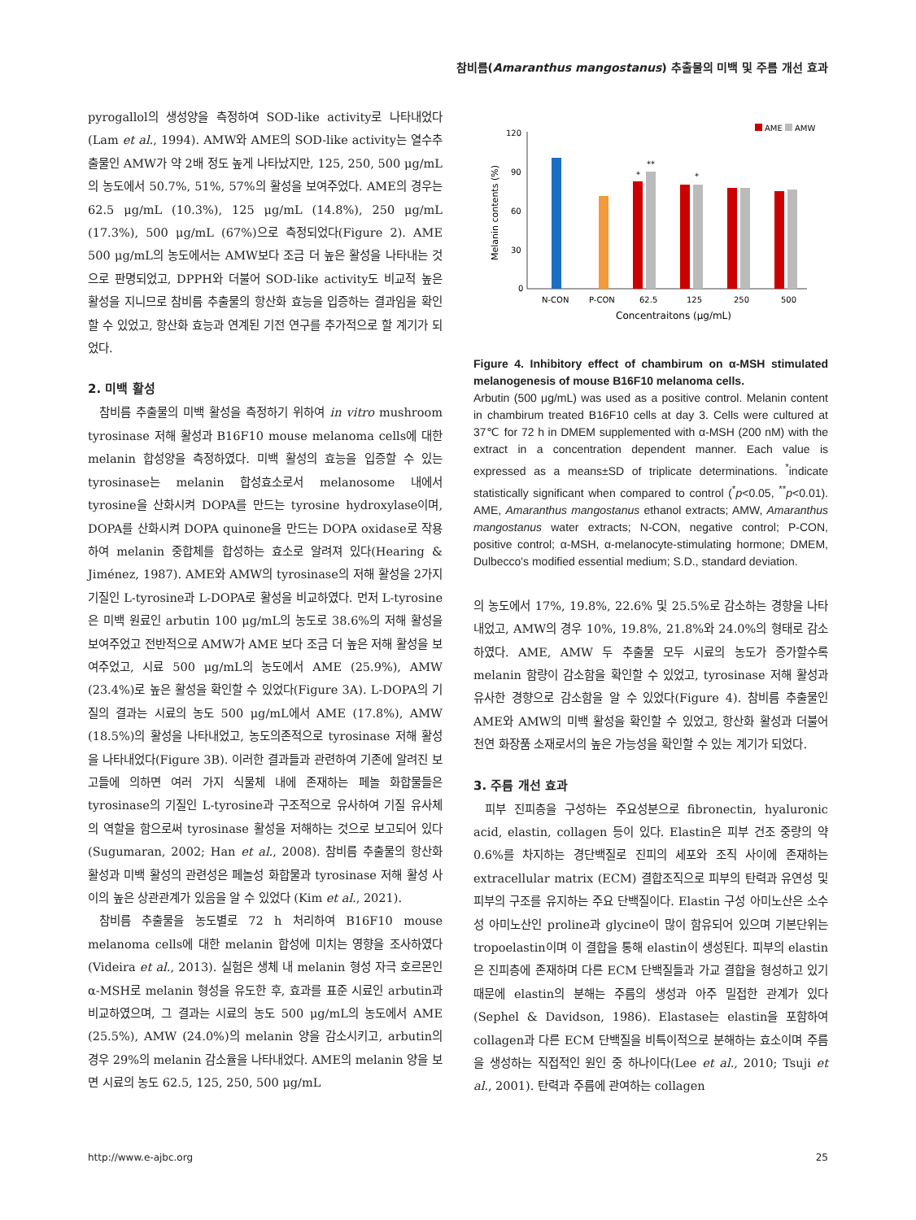참비름(Amaranthus mangostanus) 추출물의 미백 및 주름 개선 효과
pyrogallol의 생성양을 측정하여 SOD-like activity로 나타내었다(Lam et al., 1994). AMW와 AME의 SOD-like activity는 열수추출물인 AMW가 약 2배 정도 높게 나타났지만, 125, 250, 500 μg/mL의 농도에서 50.7%, 51%, 57%의 활성을 보여주었다. AME의 경우는 62.5 μg/mL (10.3%), 125 μg/mL (14.8%), 250 μg/mL (17.3%), 500 μg/mL (67%)으로 측정되었다(Figure 2). AME 500 μg/mL의 농도에서는 AMW보다 조금 더 높은 활성을 나타내는 것으로 판명되었고, DPPH와 더불어 SOD-like activity도 비교적 높은 활성을 지니므로 참비름 추출물의 항산화 효능을 입증하는 결과임을 확인할 수 있었고, 항산화 효능과 연계된 기전 연구를 추가적으로 할 계기가 되었다.
2. 미백 활성
참비름 추출물의 미백 활성을 측정하기 위하여 in vitro mushroom tyrosinase 저해 활성과 B16F10 mouse melanoma cells에 대한 melanin 합성양을 측정하였다. 미백 활성의 효능을 입증할 수 있는 tyrosinase는 melanin 합성효소로서 melanosome 내에서 tyrosine을 산화시켜 DOPA를 만드는 tyrosine hydroxylase이며, DOPA를 산화시켜 DOPA quinone을 만드는 DOPA oxidase로 작용하여 melanin 중합체를 합성하는 효소로 알려져 있다(Hearing & Jiménez, 1987). AME와 AMW의 tyrosinase의 저해 활성을 2가지 기질인 L-tyrosine과 L-DOPA로 활성을 비교하였다. 먼저 L-tyrosine은 미백 원료인 arbutin 100 μg/mL의 농도로 38.6%의 저해 활성을 보여주었고 전반적으로 AMW가 AME 보다 조금 더 높은 저해 활성을 보여주었고, 시료 500 μg/mL의 농도에서 AME (25.9%), AMW (23.4%)로 높은 활성을 확인할 수 있었다(Figure 3A). L-DOPA의 기질의 결과는 시료의 농도 500 μg/mL에서 AME (17.8%), AMW (18.5%)의 활성을 나타내었고, 농도의존적으로 tyrosinase 저해 활성을 나타내었다(Figure 3B). 이러한 결과들과 관련하여 기존에 알려진 보고들에 의하면 여러 가지 식물체 내에 존재하는 페놀 화합물들은 tyrosinase의 기질인 L-tyrosine과 구조적으로 유사하여 기질 유사체의 역할을 함으로써 tyrosinase 활성을 저해하는 것으로 보고되어 있다(Sugumaran, 2002; Han et al., 2008). 참비름 추출물의 항산화 활성과 미백 활성의 관련성은 페놀성 화합물과 tyrosinase 저해 활성 사이의 높은 상관관계가 있음을 알 수 있었다 (Kim et al., 2021).
참비름 추출물을 농도별로 72 h 처리하여 B16F10 mouse melanoma cells에 대한 melanin 합성에 미치는 영향을 조사하였다(Videira et al., 2013). 실험은 생체 내 melanin 형성 자극 호르몬인 α-MSH로 melanin 형성을 유도한 후, 효과를 표준 시료인 arbutin과 비교하였으며, 그 결과는 시료의 농도 500 μg/mL의 농도에서 AME (25.5%), AMW (24.0%)의 melanin 양을 감소시키고, arbutin의 경우 29%의 melanin 감소율을 나타내었다. AME의 melanin 양을 보면 시료의 농도 62.5, 125, 250, 500 μg/mL
AME
AMW
120
90
60
30
0
Melanin contents (%)
*
**
*
N-CON
P-CON
62.5
125
250
500
Concentraitons (μg/mL)
Figure 4. Inhibitory effect of chambirum on α-MSH stimulated melanogenesis of mouse B16F10 melanoma cells.
Arbutin (500 μg/mL) was used as a positive control. Melanin content in chambirum treated B16F10 cells at day 3. Cells were cultured at 37℃ for 72 h in DMEM supplemented with α-MSH (200 nM) with the extract in a concentration dependent manner. Each value is expressed as a means±SD of triplicate determinations. <sup>*</sup>indicate statistically significant when compared to control (<sup>*</sup>p<0.05, <sup>**</sup>p<0.01). AME, Amaranthus mangostanus ethanol extracts; AMW, Amaranthus mangostanus water extracts; N-CON, negative control; P-CON, positive control; α-MSH, α-melanocyte-stimulating hormone; DMEM, Dulbecco's modified essential medium; S.D., standard deviation.
의 농도에서 17%, 19.8%, 22.6% 및 25.5%로 감소하는 경향을 나타내었고, AMW의 경우 10%, 19.8%, 21.8%와 24.0%의 형태로 감소하였다. AME, AMW 두 추출물 모두 시료의 농도가 증가할수록 melanin 함량이 감소함을 확인할 수 있었고, tyrosinase 저해 활성과 유사한 경향으로 감소함을 알 수 있었다(Figure 4). 참비름 추출물인 AME와 AMW의 미백 활성을 확인할 수 있었고, 항산화 활성과 더불어 천연 화장품 소재로서의 높은 가능성을 확인할 수 있는 계기가 되었다.
3. 주름 개선 효과
피부 진피층을 구성하는 주요성분으로 fibronectin, hyaluronic acid, elastin, collagen 등이 있다. Elastin은 피부 건조 중량의 약 0.6%를 차지하는 경단백질로 진피의 세포와 조직 사이에 존재하는 extracellular matrix (ECM) 결합조직으로 피부의 탄력과 유연성 및 피부의 구조를 유지하는 주요 단백질이다. Elastin 구성 아미노산은 소수성 아미노산인 proline과 glycine이 많이 함유되어 있으며 기본단위는 tropoelastin이며 이 결합을 통해 elastin이 생성된다. 피부의 elastin은 진피층에 존재하며 다른 ECM 단백질들과 가교 결합을 형성하고 있기 때문에 elastin의 분해는 주름의 생성과 아주 밀접한 관계가 있다(Sephel & Davidson, 1986). Elastase는 elastin을 포함하여 collagen과 다른 ECM 단백질을 비특이적으로 분해하는 효소이며 주름을 생성하는 직접적인 원인 중 하나이다(Lee et al., 2010; Tsuji et al., 2001). 탄력과 주름에 관여하는 collagen
http://www.e-ajbc.org 25